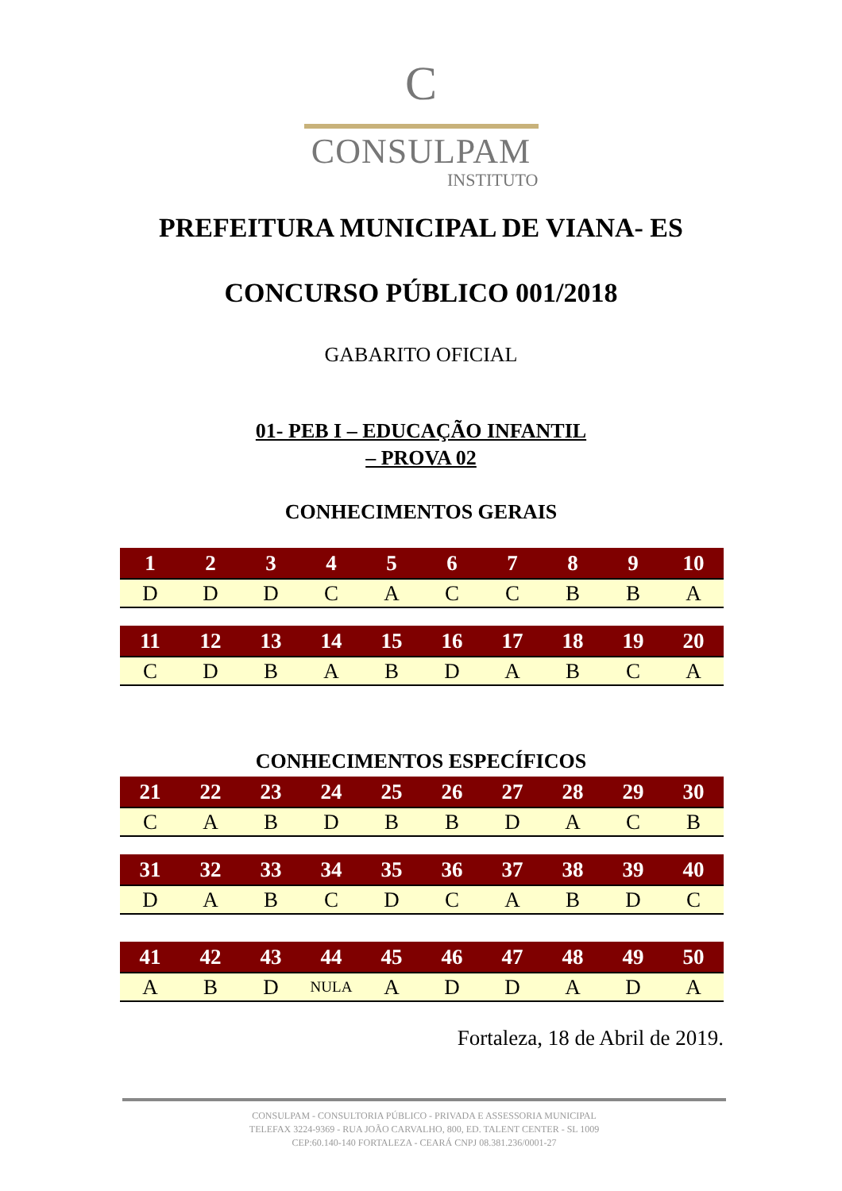C
CONSULPAM
INSTITUTO
PREFEITURA MUNICIPAL DE VIANA- ES
CONCURSO PÚBLICO 001/2018
GABARITO OFICIAL
01- PEB I – EDUCAÇÃO INFANTIL
– PROVA 02
CONHECIMENTOS GERAIS
| 1 | 2 | 3 | 4 | 5 | 6 | 7 | 8 | 9 | 10 |
| --- | --- | --- | --- | --- | --- | --- | --- | --- | --- |
| D | D | D | C | A | C | C | B | B | A |
| 11 | 12 | 13 | 14 | 15 | 16 | 17 | 18 | 19 | 20 |
| --- | --- | --- | --- | --- | --- | --- | --- | --- | --- |
| C | D | B | A | B | D | A | B | C | A |
CONHECIMENTOS ESPECÍFICOS
| 21 | 22 | 23 | 24 | 25 | 26 | 27 | 28 | 29 | 30 |
| --- | --- | --- | --- | --- | --- | --- | --- | --- | --- |
| C | A | B | D | B | B | D | A | C | B |
| 31 | 32 | 33 | 34 | 35 | 36 | 37 | 38 | 39 | 40 |
| --- | --- | --- | --- | --- | --- | --- | --- | --- | --- |
| D | A | B | C | D | C | A | B | D | C |
| 41 | 42 | 43 | 44 | 45 | 46 | 47 | 48 | 49 | 50 |
| --- | --- | --- | --- | --- | --- | --- | --- | --- | --- |
| A | B | D | NULA | A | D | D | A | D | A |
Fortaleza, 18 de Abril de 2019.
CONSULPAM - CONSULTORIA PÚBLICO - PRIVADA E ASSESSORIA MUNICIPAL
TELEFAX 3224-9369 - RUA JOÃO CARVALHO, 800, ED. TALENT CENTER - SL 1009
CEP:60.140-140 FORTALEZA - CEARÁ CNPJ 08.381.236/0001-27